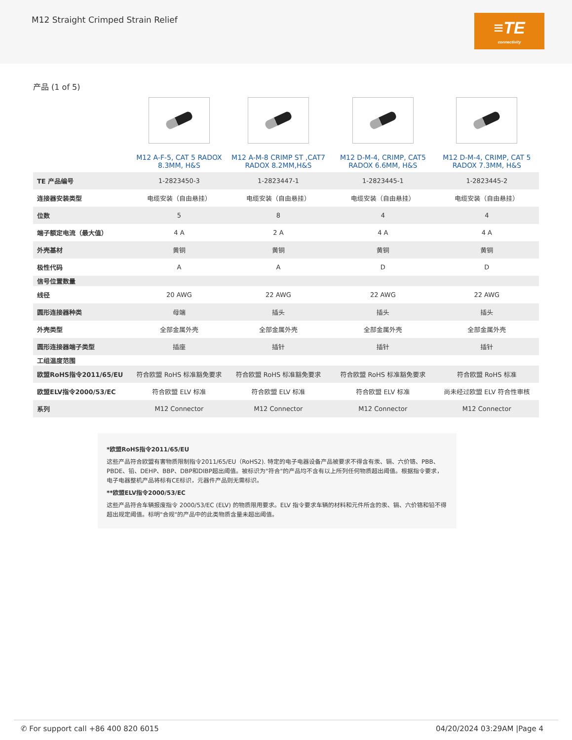M12 Straight Crimped Strain Relief
≡TE
connectivity
产品 (1 of 5)
| | M12 A-F-5, CAT 5 RADOX 8.3MM, H&S | M12 A-M-8 CRIMP ST ,CAT7 RADOX 8.2MM,H&S | M12 D-M-4, CRIMP, CAT5 RADOX 6.6MM, H&S | M12 D-M-4, CRIMP, CAT 5 RADOX 7.3MM, H&S |
| TE 产品编号 | 1-2823450-3 | 1-2823447-1 | 1-2823445-1 | 1-2823445-2 |
| 连接器安装类型 | 电缆安装（自由悬挂） | 电缆安装（自由悬挂） | 电缆安装（自由悬挂） | 电缆安装（自由悬挂） |
| 位数 | 5 | 8 | 4 | 4 |
| 端子额定电流（最大值） | 4 A | 2 A | 4 A | 4 A |
| 外壳基材 | 黄铜 | 黄铜 | 黄铜 | 黄铜 |
| 极性代码 | A | A | D | D |
| 信号位置数量 | | | | |
| 线径 | 20 AWG | 22 AWG | 22 AWG | 22 AWG |
| 圆形连接器种类 | 母端 | 插头 | 插头 | 插头 |
| 外壳类型 | 全部金属外壳 | 全部金属外壳 | 全部金属外壳 | 全部金属外壳 |
| 圆形连接器端子类型 | 插座 | 插针 | 插针 | 插针 |
| 工组温度范围 | | | | |
| 欧盟RoHS指令2011/65/EU | 符合欧盟 RoHS 标准豁免要求 | 符合欧盟 RoHS 标准豁免要求 | 符合欧盟 RoHS 标准豁免要求 | 符合欧盟 RoHS 标准 |
| 欧盟ELV指令2000/53/EC | 符合欧盟 ELV 标准 | 符合欧盟 ELV 标准 | 符合欧盟 ELV 标准 | 尚未经过欧盟 ELV 符合性审核 |
| 系列 | M12 Connector | M12 Connector | M12 Connector | M12 Connector |
*欧盟RoHS指令2011/65/EU
这些产品符合欧盟有害物质限制指令2011/65/EU（RoHS2). 特定的电子电器设备产品被要求不得含有汞、镉、六价铬、PBB、PBDE、铅、DEHP、BBP、DBP和DIBP超出阈值。被标识为"符合"的产品均不含有以上所列任何物质超出阈值。根据指令要求，电子电器整机产品将标有CE标识，元器件产品则无需标识。
**欧盟ELV指令2000/53/EC
这些产品符合车辆报废指令 2000/53/EC (ELV) 的物质限用要求。ELV 指令要求车辆的材料和元件所含的汞、镉、六价铬和铅不得超出规定阈值。标明"合规"的产品中的此类物质含量未超出阈值。
✆ For support call +86 400 820 6015 04/20/2024 03:29AM |Page 4